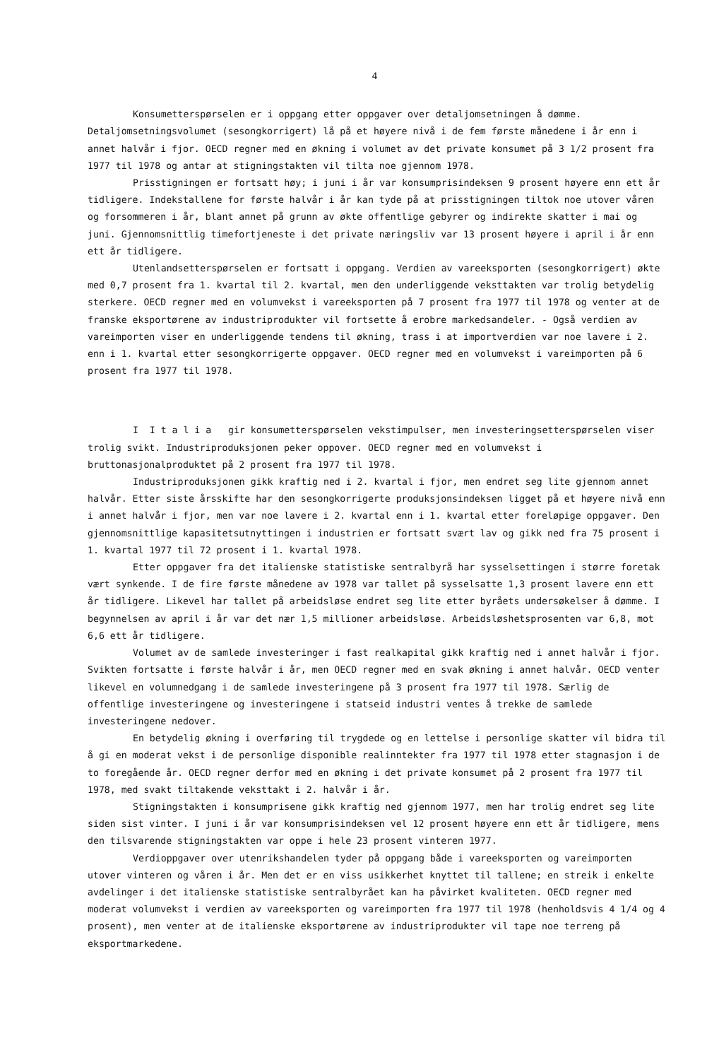4
Konsumetterspørselen er i oppgang etter oppgaver over detaljomsetningen å dømme. Detaljomsetningsvolumet (sesongkorrigert) lå på et høyere nivå i de fem første månedene i år enn i annet halvår i fjor. OECD regner med en økning i volumet av det private konsumet på 3 1/2 prosent fra 1977 til 1978 og antar at stigningstakten vil tilta noe gjennom 1978.
Prisstigningen er fortsatt høy; i juni i år var konsumprisindeksen 9 prosent høyere enn ett år tidligere. Indekstallene for første halvår i år kan tyde på at prisstigningen tiltok noe utover våren og forsommeren i år, blant annet på grunn av økte offentlige gebyrer og indirekte skatter i mai og juni. Gjennomsnittlig timefortjeneste i det private næringsliv var 13 prosent høyere i april i år enn ett år tidligere.
Utenlandsetterspørselen er fortsatt i oppgang. Verdien av vareeksporten (sesongkorrigert) økte med 0,7 prosent fra 1. kvartal til 2. kvartal, men den underliggende veksttakten var trolig betydelig sterkere. OECD regner med en volumvekst i vareeksporten på 7 prosent fra 1977 til 1978 og venter at de franske eksportørene av industriprodukter vil fortsette å erobre markedsandeler. - Også verdien av vareimporten viser en underliggende tendens til økning, trass i at importverdien var noe lavere i 2. enn i 1. kvartal etter sesongkorrigerte oppgaver. OECD regner med en volumvekst i vareimporten på 6 prosent fra 1977 til 1978.
I I t a l i a gir konsumetterspørselen vekstimpulser, men investeringsetterspørselen viser trolig svikt. Industriproduksjonen peker oppover. OECD regner med en volumvekst i bruttonasjonalproduktet på 2 prosent fra 1977 til 1978.
Industriproduksjonen gikk kraftig ned i 2. kvartal i fjor, men endret seg lite gjennom annet halvår. Etter siste årsskifte har den sesongkorrigerte produksjonsindeksen ligget på et høyere nivå enn i annet halvår i fjor, men var noe lavere i 2. kvartal enn i 1. kvartal etter foreløpige oppgaver. Den gjennomsnittlige kapasitetsutnyttingen i industrien er fortsatt svært lav og gikk ned fra 75 prosent i 1. kvartal 1977 til 72 prosent i 1. kvartal 1978.
Etter oppgaver fra det italienske statistiske sentralbyrå har sysselsettingen i større foretak vært synkende. I de fire første månedene av 1978 var tallet på sysselsatte 1,3 prosent lavere enn ett år tidligere. Likevel har tallet på arbeidsløse endret seg lite etter byråets undersøkelser å dømme. I begynnelsen av april i år var det nær 1,5 millioner arbeidsløse. Arbeidsløshetsprosenten var 6,8, mot 6,6 ett år tidligere.
Volumet av de samlede investeringer i fast realkapital gikk kraftig ned i annet halvår i fjor. Svikten fortsatte i første halvår i år, men OECD regner med en svak økning i annet halvår. OECD venter likevel en volumnedgang i de samlede investeringene på 3 prosent fra 1977 til 1978. Særlig de offentlige investeringene og investeringene i statseid industri ventes å trekke de samlede investeringene nedover.
En betydelig økning i overføring til trygdede og en lettelse i personlige skatter vil bidra til å gi en moderat vekst i de personlige disponible realinntekter fra 1977 til 1978 etter stagnasjon i de to foregående år. OECD regner derfor med en økning i det private konsumet på 2 prosent fra 1977 til 1978, med svakt tiltakende veksttakt i 2. halvår i år.
Stigningstakten i konsumprisene gikk kraftig ned gjennom 1977, men har trolig endret seg lite siden sist vinter. I juni i år var konsumprisindeksen vel 12 prosent høyere enn ett år tidligere, mens den tilsvarende stigningstakten var oppe i hele 23 prosent vinteren 1977.
Verdioppgaver over utenrikshandelen tyder på oppgang både i vareeksporten og vareimporten utover vinteren og våren i år. Men det er en viss usikkerhet knyttet til tallene; en streik i enkelte avdelinger i det italienske statistiske sentralbyrået kan ha påvirket kvaliteten. OECD regner med moderat volumvekst i verdien av vareeksporten og vareimporten fra 1977 til 1978 (henholdsvis 4 1/4 og 4 prosent), men venter at de italienske eksportørene av industriprodukter vil tape noe terreng på eksportmarkedene.